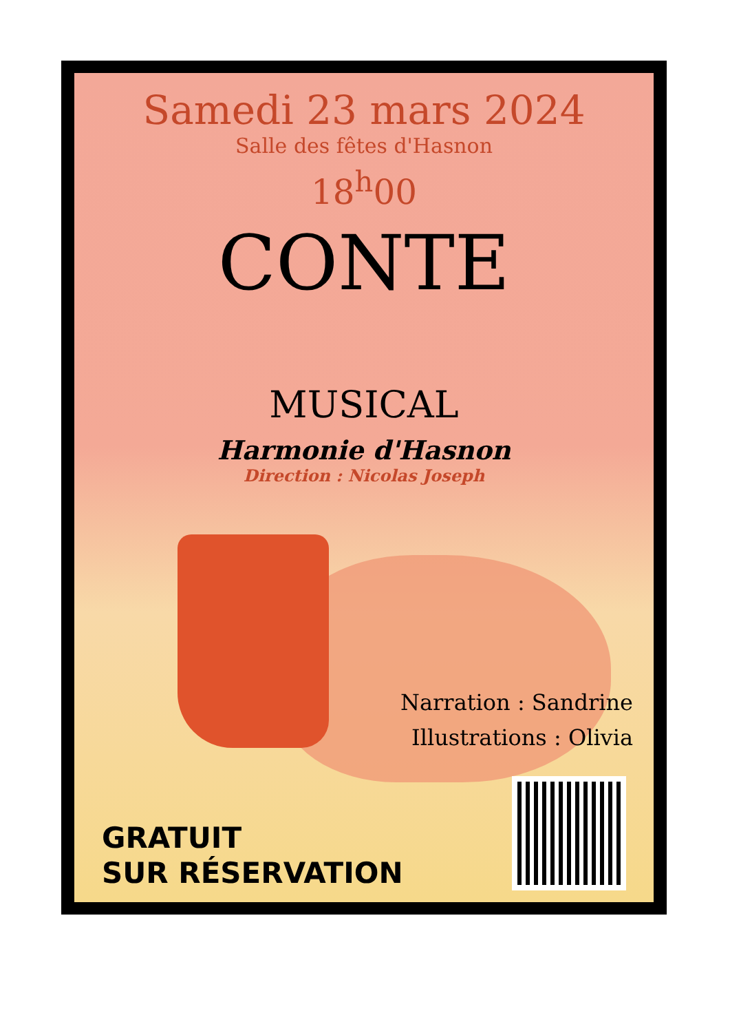Samedi 23 mars 2024
Salle des fêtes d'Hasnon
18<sup>h</sup>00
CONTE
MUSICAL
Harmonie d'Hasnon
Direction : Nicolas Joseph
Narration : Sandrine
Illustrations : Olivia
GRATUIT
SUR RÉSERVATION